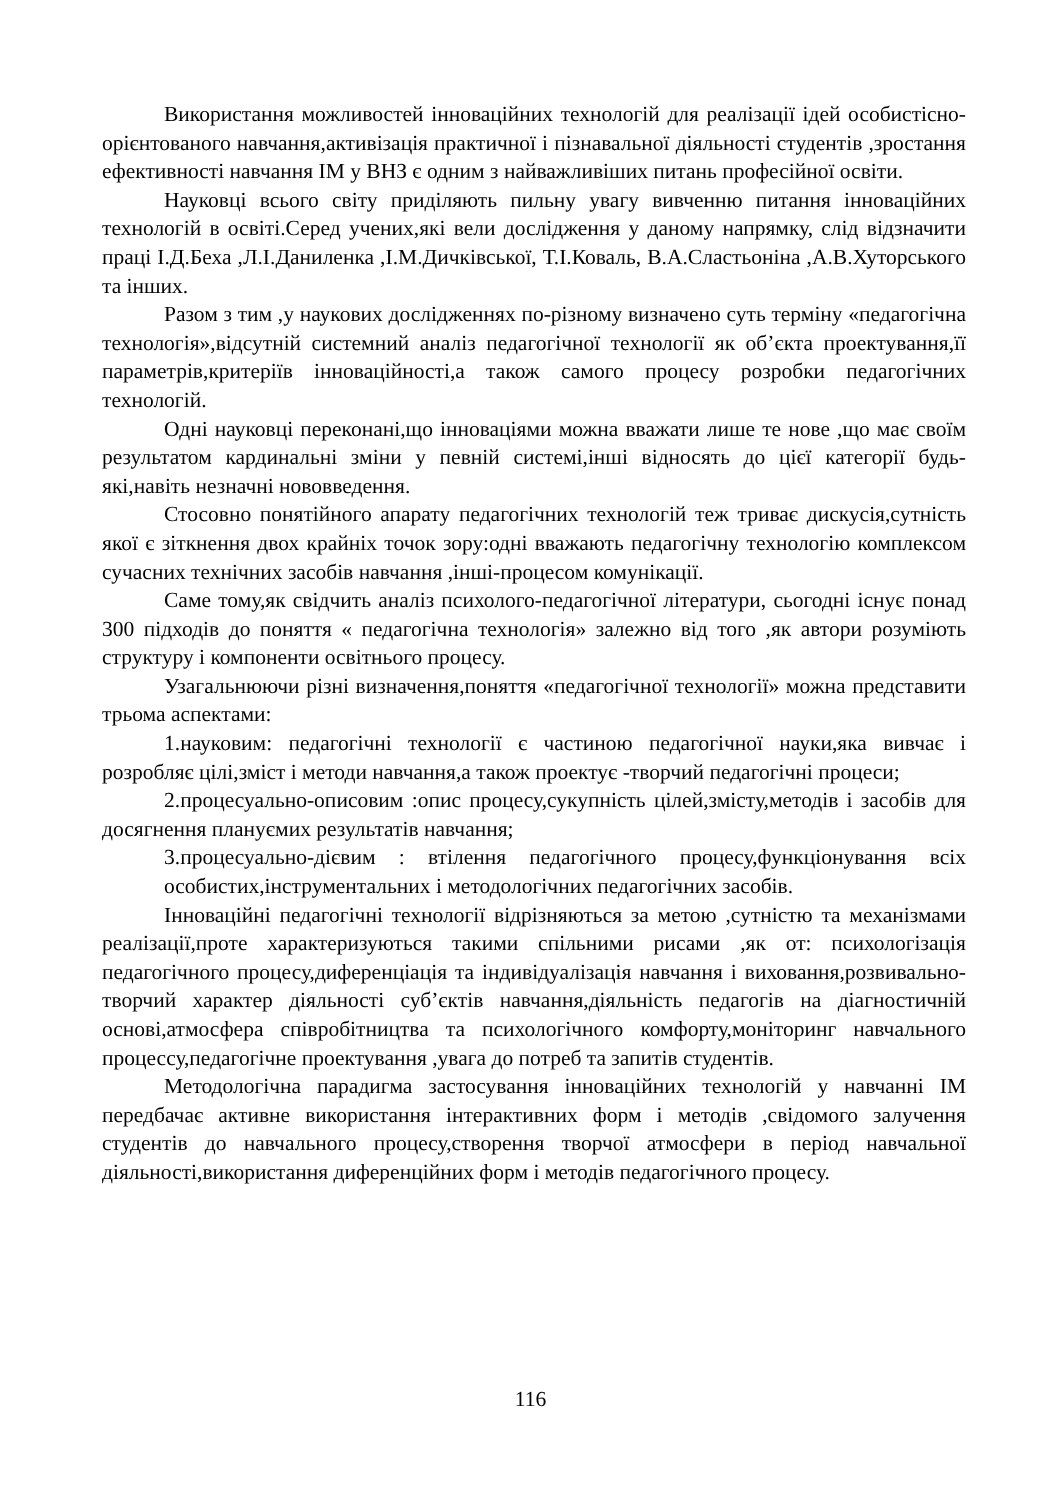Використання можливостей інноваційних технологій для реалізації ідей особистісно-орієнтованого навчання,активізація практичної і пізнавальної діяльності студентів ,зростання ефективності навчання ІМ у ВНЗ є одним з найважливіших питань професійної освіти.
Науковці всього світу приділяють пильну увагу вивченню питання інноваційних технологій в освіті.Серед учених,які вели дослідження у даному напрямку, слід відзначити праці І.Д.Беха ,Л.І.Даниленка ,І.М.Дичківської, Т.І.Коваль, В.А.Сластьоніна ,А.В.Хуторського та інших.
Разом з тим ,у наукових дослідженнях по-різному визначено суть терміну «педагогічна технологія»,відсутній системний аналіз педагогічної технології як об’єкта проектування,її параметрів,критеріїв інноваційності,а також самого процесу розробки педагогічних технологій.
Одні науковці переконані,що інноваціями можна вважати лише те нове ,що має своїм результатом кардинальні зміни у певній системі,інші відносять до цієї категорії будь-які,навіть незначні нововведення.
Стосовно понятійного апарату педагогічних технологій теж триває дискусія,сутність якої є зіткнення двох крайніх точок зору:одні вважають педагогічну технологію комплексом сучасних технічних засобів навчання ,інші-процесом комунікації.
Саме тому,як свідчить аналіз психолого-педагогічної літератури, сьогодні існує понад 300 підходів до поняття « педагогічна технологія» залежно від того ,як автори розуміють структуру і компоненти освітнього процесу.
Узагальнюючи різні визначення,поняття «педагогічної технології» можна представити трьома аспектами:
1.науковим: педагогічні технології є частиною педагогічної науки,яка вивчає і розробляє цілі,зміст і методи навчання,а також проектує -творчий педагогічні процеси;
2.процесуально-описовим :опис процесу,сукупність цілей,змісту,методів і засобів для досягнення плануємих результатів навчання;
3.процесуально-дієвим : втілення педагогічного процесу,функціонування всіх особистих,інструментальних і методологічних педагогічних засобів.
Інноваційні педагогічні технології відрізняються за метою ,сутністю та механізмами реалізації,проте характеризуються такими спільними рисами ,як от: психологізація педагогічного процесу,диференціація та індивідуалізація навчання і виховання,розвивально-творчий характер діяльності суб’єктів навчання,діяльність педагогів на діагностичній основі,атмосфера співробітництва та психологічного комфорту,моніторинг навчального процессу,педагогічне проектування ,увага до потреб та запитів студентів.
Методологічна парадигма застосування інноваційних технологій у навчанні ІМ передбачає активне використання інтерактивних форм і методів ,свідомого залучення студентів до навчального процесу,створення творчої атмосфери в період навчальної діяльності,використання диференційних форм і методів педагогічного процесу.
116